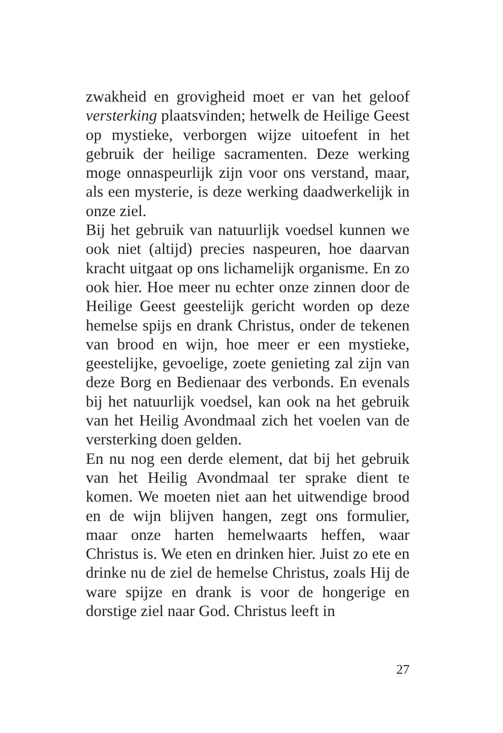zwakheid en grovigheid moet er van het geloof versterking plaatsvinden; hetwelk de Heilige Geest op mystieke, verborgen wijze uitoefent in het gebruik der heilige sacramenten. Deze werking moge onnaspeurlijk zijn voor ons verstand, maar, als een mysterie, is deze werking daadwerkelijk in onze ziel.
Bij het gebruik van natuurlijk voedsel kunnen we ook niet (altijd) precies naspeuren, hoe daarvan kracht uitgaat op ons lichamelijk organisme. En zo ook hier. Hoe meer nu echter onze zinnen door de Heilige Geest geestelijk gericht worden op deze hemelse spijs en drank Christus, onder de tekenen van brood en wijn, hoe meer er een mystieke, geestelijke, gevoelige, zoete genieting zal zijn van deze Borg en Bedienaar des verbonds. En evenals bij het natuurlijk voedsel, kan ook na het gebruik van het Heilig Avondmaal zich het voelen van de versterking doen gelden.
En nu nog een derde element, dat bij het gebruik van het Heilig Avondmaal ter sprake dient te komen. We moeten niet aan het uitwendige brood en de wijn blijven hangen, zegt ons formulier, maar onze harten hemelwaarts heffen, waar Christus is. We eten en drinken hier. Juist zo ete en drinke nu de ziel de hemelse Christus, zoals Hij de ware spijze en drank is voor de hongerige en dorstige ziel naar God. Christus leeft in
27